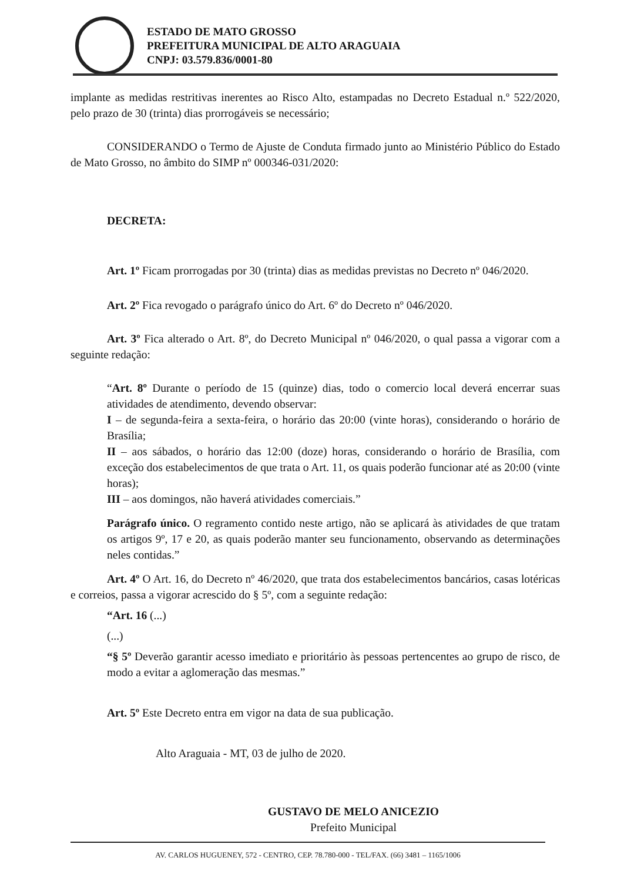ESTADO DE MATO GROSSO
PREFEITURA MUNICIPAL DE ALTO ARAGUAIA
CNPJ: 03.579.836/0001-80
implante as medidas restritivas inerentes ao Risco Alto, estampadas no Decreto Estadual n.º 522/2020, pelo prazo de 30 (trinta) dias prorrogáveis se necessário;
CONSIDERANDO o Termo de Ajuste de Conduta firmado junto ao Ministério Público do Estado de Mato Grosso, no âmbito do SIMP nº 000346-031/2020:
DECRETA:
Art. 1º Ficam prorrogadas por 30 (trinta) dias as medidas previstas no Decreto nº 046/2020.
Art. 2º Fica revogado o parágrafo único do Art. 6º do Decreto nº 046/2020.
Art. 3º Fica alterado o Art. 8º, do Decreto Municipal nº 046/2020, o qual passa a vigorar com a seguinte redação:
“Art. 8º Durante o período de 15 (quinze) dias, todo o comercio local deverá encerrar suas atividades de atendimento, devendo observar:
I – de segunda-feira a sexta-feira, o horário das 20:00 (vinte horas), considerando o horário de Brasília;
II – aos sábados, o horário das 12:00 (doze) horas, considerando o horário de Brasília, com exceção dos estabelecimentos de que trata o Art. 11, os quais poderão funcionar até as 20:00 (vinte horas);
III – aos domingos, não haverá atividades comerciais.”
Parágrafo único. O regramento contido neste artigo, não se aplicará às atividades de que tratam os artigos 9º, 17 e 20, as quais poderão manter seu funcionamento, observando as determinações neles contidas.”
Art. 4º O Art. 16, do Decreto nº 46/2020, que trata dos estabelecimentos bancários, casas lotéricas e correios, passa a vigorar acrescido do § 5º, com a seguinte redação:
“Art. 16 (...)
(...)
“§ 5º Deverão garantir acesso imediato e prioritário às pessoas pertencentes ao grupo de risco, de modo a evitar a aglomeração das mesmas.”
Art. 5º Este Decreto entra em vigor na data de sua publicação.
Alto Araguaia - MT, 03 de julho de 2020.
GUSTAVO DE MELO ANICEZIO
Prefeito Municipal
AV. CARLOS HUGUENEY, 572 - CENTRO, CEP. 78.780-000 - TEL/FAX. (66) 3481 – 1165/1006